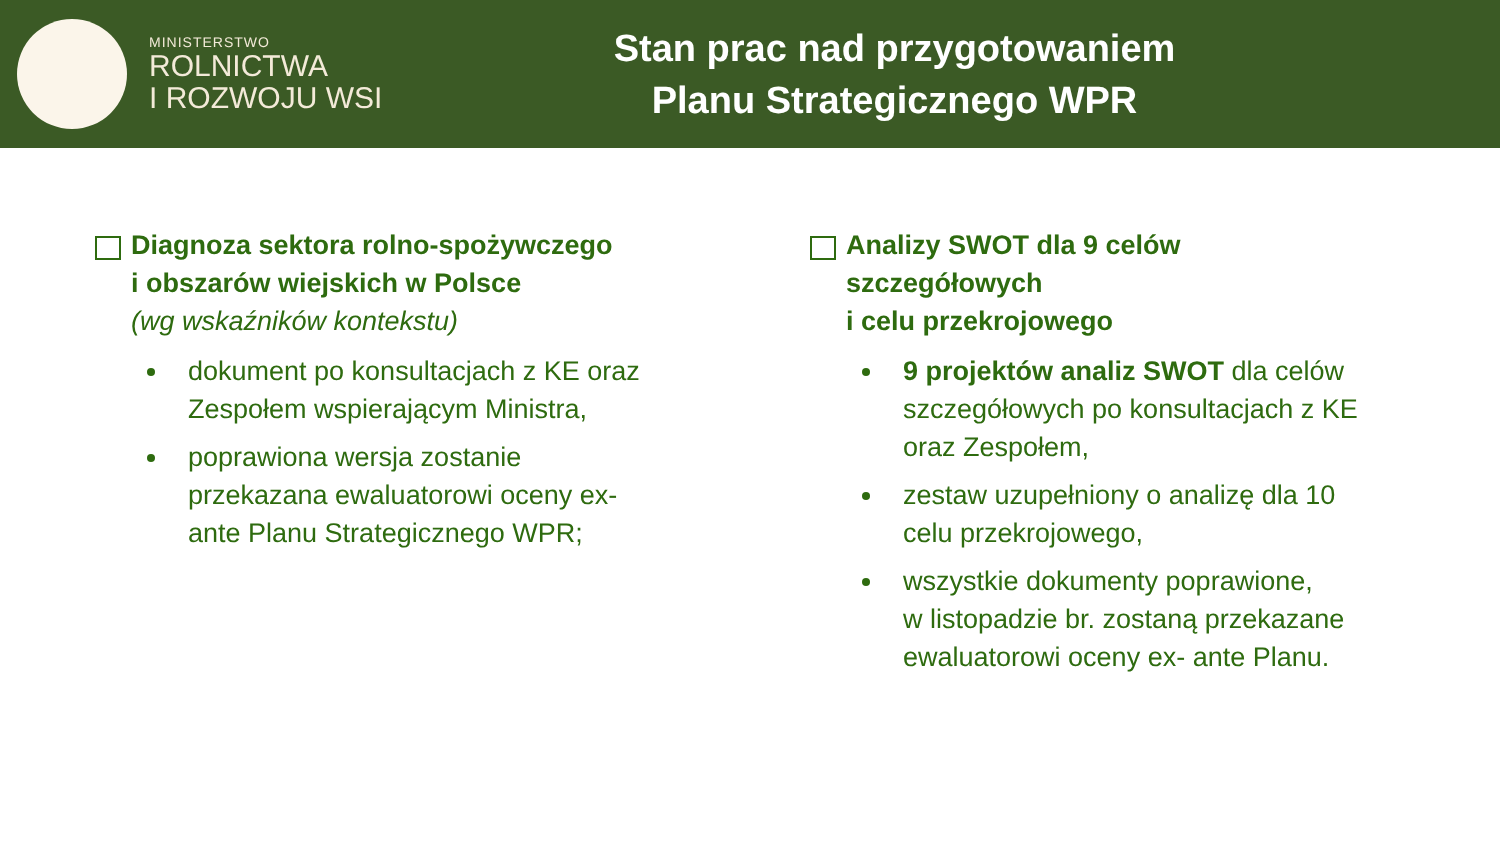MINISTERSTWO
ROLNICTWA
I ROZWOJU WSI
Stan prac nad przygotowaniem
Planu Strategicznego WPR
Diagnoza sektora rolno-spożywczego
i obszarów wiejskich w Polsce
(wg wskaźników kontekstu)
dokument po konsultacjach z KE oraz Zespołem wspierającym Ministra,
poprawiona wersja zostanie przekazana ewaluatorowi oceny ex- ante Planu Strategicznego WPR;
Analizy SWOT dla 9 celów szczegółowych
i celu przekrojowego
9 projektów analiz SWOT dla celów szczegółowych po konsultacjach z KE oraz Zespołem,
zestaw uzupełniony o analizę dla 10 celu przekrojowego,
wszystkie dokumenty poprawione,
w listopadzie br. zostaną przekazane ewaluatorowi oceny ex- ante Planu.